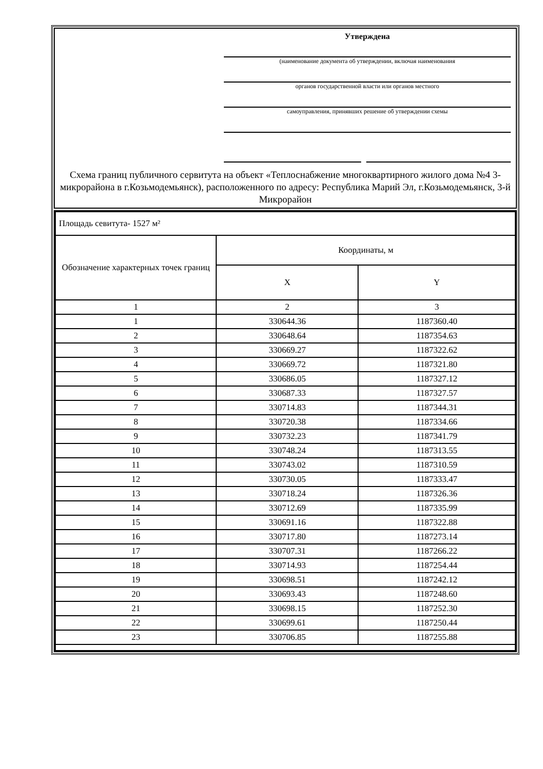Утверждена
(наименование документа об утверждении, включая наименования
органов государственной власти или органов местного
самоуправления, принявших решение об утверждении схемы
Схема границ публичного сервитута на объект «Теплоснабжение многоквартирного жилого дома №4 3-микрорайона в г.Козьмодемьянск), расположенного по адресу: Республика Марий Эл, г.Козьмодемьянск, 3-й Микрорайон
| Площадь севитута- 1527 м² | | |
| Обозначение характерных точек границ | Координаты, м | |
| | X | Y |
| 1 | 2 | 3 |
| 1 | 330644.36 | 1187360.40 |
| 2 | 330648.64 | 1187354.63 |
| 3 | 330669.27 | 1187322.62 |
| 4 | 330669.72 | 1187321.80 |
| 5 | 330686.05 | 1187327.12 |
| 6 | 330687.33 | 1187327.57 |
| 7 | 330714.83 | 1187344.31 |
| 8 | 330720.38 | 1187334.66 |
| 9 | 330732.23 | 1187341.79 |
| 10 | 330748.24 | 1187313.55 |
| 11 | 330743.02 | 1187310.59 |
| 12 | 330730.05 | 1187333.47 |
| 13 | 330718.24 | 1187326.36 |
| 14 | 330712.69 | 1187335.99 |
| 15 | 330691.16 | 1187322.88 |
| 16 | 330717.80 | 1187273.14 |
| 17 | 330707.31 | 1187266.22 |
| 18 | 330714.93 | 1187254.44 |
| 19 | 330698.51 | 1187242.12 |
| 20 | 330693.43 | 1187248.60 |
| 21 | 330698.15 | 1187252.30 |
| 22 | 330699.61 | 1187250.44 |
| 23 | 330706.85 | 1187255.88 |